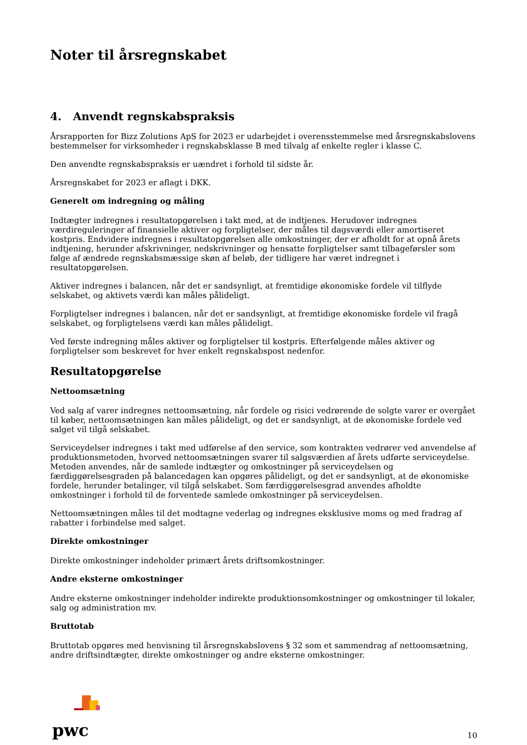Noter til årsregnskabet
4. Anvendt regnskabspraksis
Årsrapporten for Bizz Zolutions ApS for 2023 er udarbejdet i overensstemmelse med årsregnskabslovens bestemmelser for virksomheder i regnskabsklasse B med tilvalg af enkelte regler i klasse C.
Den anvendte regnskabspraksis er uændret i forhold til sidste år.
Årsregnskabet for 2023 er aflagt i DKK.
Generelt om indregning og måling
Indtægter indregnes i resultatopgørelsen i takt med, at de indtjenes. Herudover indregnes værdireguleringer af finansielle aktiver og forpligtelser, der måles til dagsværdi eller amortiseret kostpris. Endvidere indregnes i resultatopgørelsen alle omkostninger, der er afholdt for at opnå årets indtjening, herunder afskrivninger, nedskrivninger og hensatte forpligtelser samt tilbageførsler som følge af ændrede regnskabsmæssige skøn af beløb, der tidligere har været indregnet i resultatopgørelsen.
Aktiver indregnes i balancen, når det er sandsynligt, at fremtidige økonomiske fordele vil tilflyde selskabet, og aktivets værdi kan måles pålideligt.
Forpligtelser indregnes i balancen, når det er sandsynligt, at fremtidige økonomiske fordele vil fragå selskabet, og forpligtelsens værdi kan måles pålideligt.
Ved første indregning måles aktiver og forpligtelser til kostpris. Efterfølgende måles aktiver og forpligtelser som beskrevet for hver enkelt regnskabspost nedenfor.
Resultatopgørelse
Nettoomsætning
Ved salg af varer indregnes nettoomsætning, når fordele og risici vedrørende de solgte varer er overgået til køber, nettoomsætningen kan måles pålideligt, og det er sandsynligt, at de økonomiske fordele ved salget vil tilgå selskabet.
Serviceydelser indregnes i takt med udførelse af den service, som kontrakten vedrører ved anvendelse af produktionsmetoden, hvorved nettoomsætningen svarer til salgsværdien af årets udførte serviceydelse. Metoden anvendes, når de samlede indtægter og omkostninger på serviceydelsen og færdiggørelsesgraden på balancedagen kan opgøres pålideligt, og det er sandsynligt, at de økonomiske fordele, herunder betalinger, vil tilgå selskabet. Som færdiggørelsesgrad anvendes afholdte omkostninger i forhold til de forventede samlede omkostninger på serviceydelsen.
Nettoomsætningen måles til det modtagne vederlag og indregnes eksklusive moms og med fradrag af rabatter i forbindelse med salget.
Direkte omkostninger
Direkte omkostninger indeholder primært årets driftsomkostninger.
Andre eksterne omkostninger
Andre eksterne omkostninger indeholder indirekte produktionsomkostninger og omkostninger til lokaler, salg og administration mv.
Bruttotab
Bruttotab opgøres med henvisning til årsregnskabslovens § 32 som et sammendrag af nettoomsætning, andre driftsindtægter, direkte omkostninger og andre eksterne omkostninger.
pwc
10